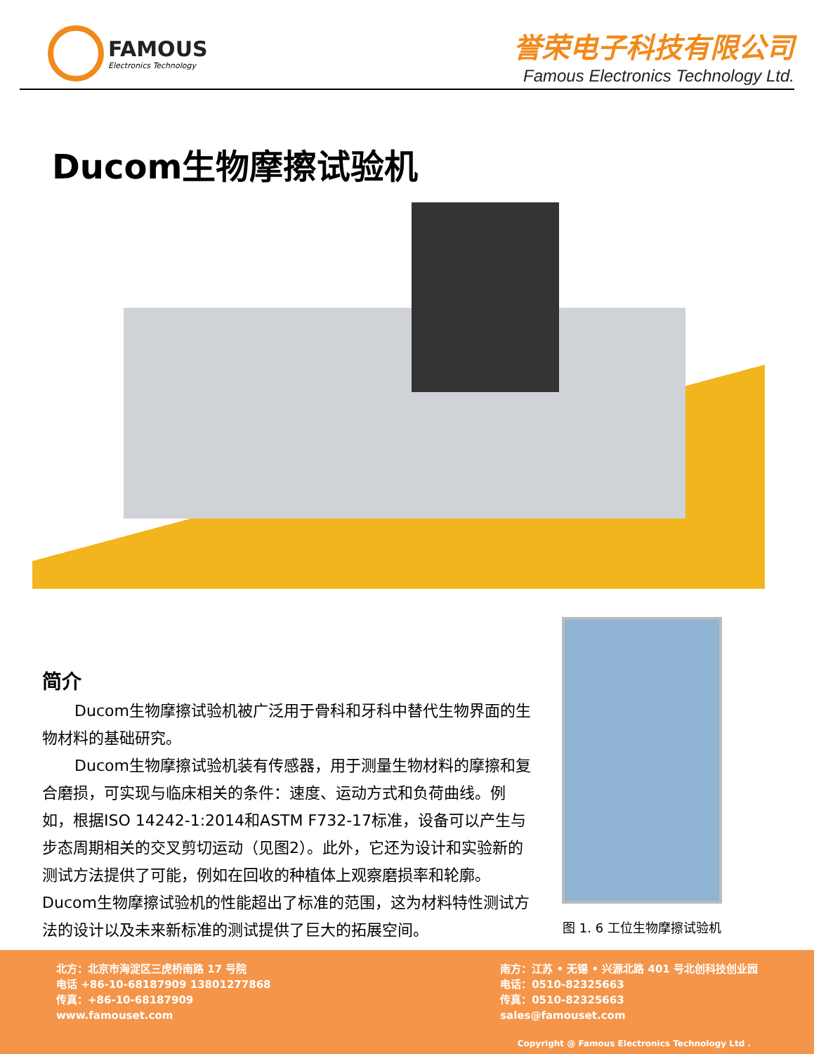FAMOUS
Electronics Technology
誉荣电子科技有限公司
Famous Electronics Technology Ltd.
Ducom生物摩擦试验机
简介
Ducom生物摩擦试验机被广泛用于骨科和牙科中替代生物界面的生物材料的基础研究。
Ducom生物摩擦试验机装有传感器，用于测量生物材料的摩擦和复合磨损，可实现与临床相关的条件：速度、运动方式和负荷曲线。例如，根据ISO 14242-1:2014和ASTM F732-17标准，设备可以产生与步态周期相关的交叉剪切运动（见图2）。此外，它还为设计和实验新的测试方法提供了可能，例如在回收的种植体上观察磨损率和轮廓。Ducom生物摩擦试验机的性能超出了标准的范围，这为材料特性测试方法的设计以及未来新标准的测试提供了巨大的拓展空间。
图 1. 6 工位生物摩擦试验机
北方：北京市海淀区三虎桥南路 17 号院
电话 +86-10-68187909 13801277868
传真：+86-10-68187909
www.famouset.com
南方：江苏 • 无锡 • 兴源北路 401 号北创科技创业园
电话：0510-82325663
传真：0510-82325663
sales@famouset.com
Copyright @ Famous Electronics Technology Ltd .